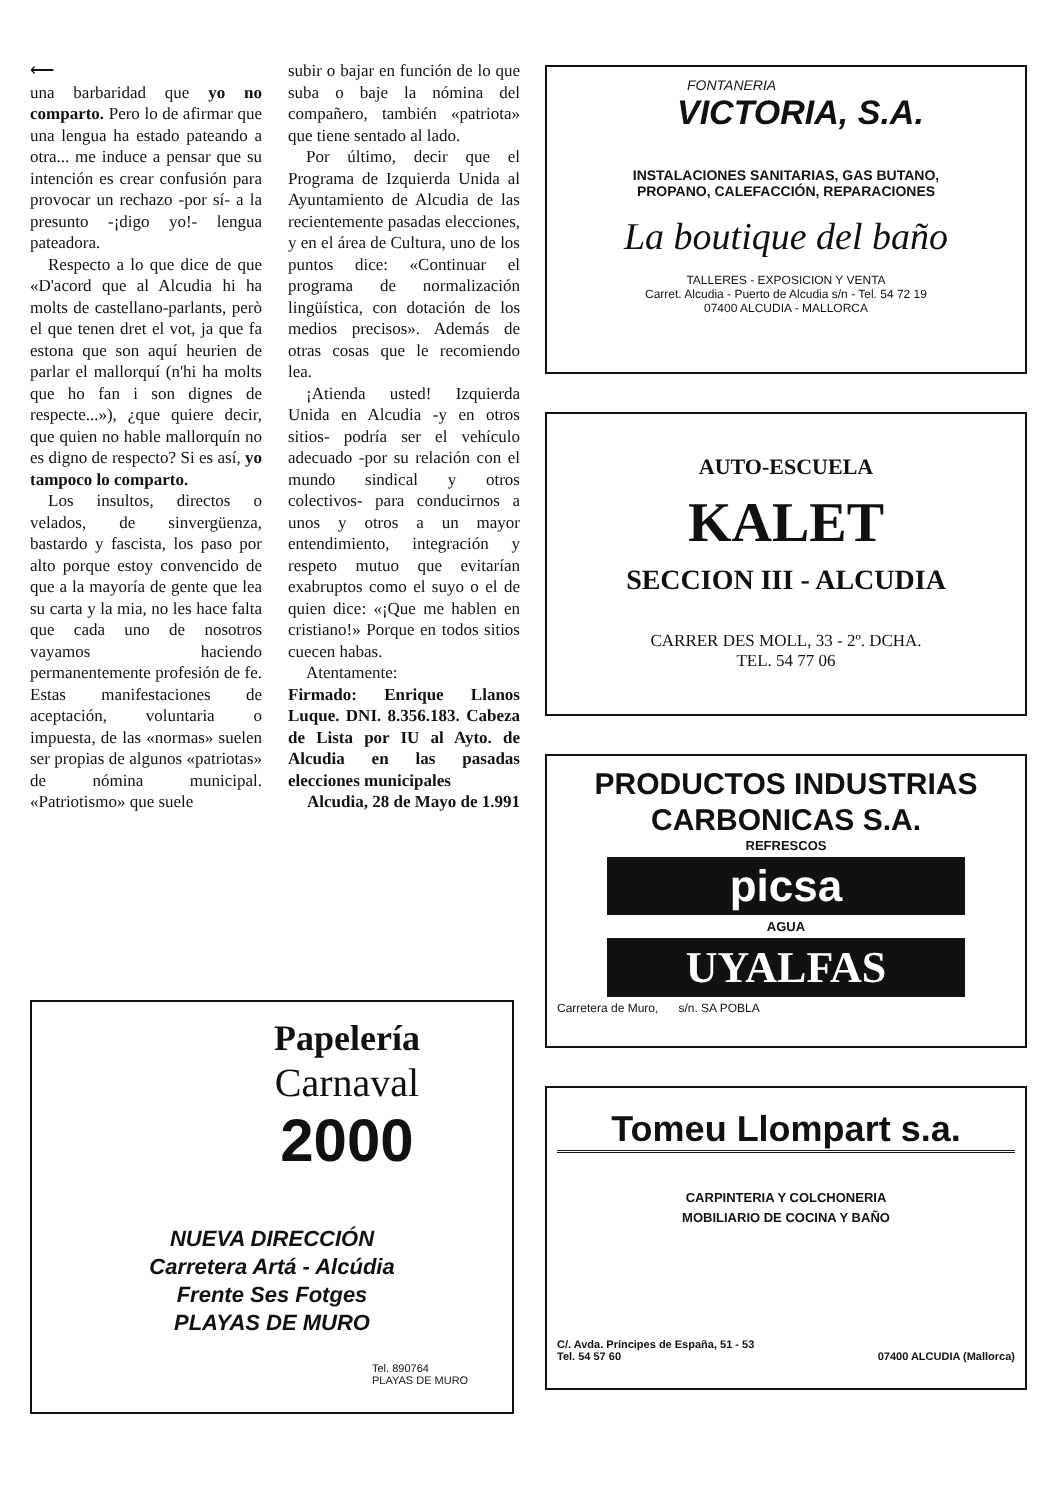⟵
una barbaridad que yo no comparto. Pero lo de afirmar que una lengua ha estado pateando a otra... me induce a pensar que su intención es crear confusión para provocar un rechazo -por sí- a la presunto -¡digo yo!- lengua pateadora.
Respecto a lo que dice de que «D'acord que al Alcudia hi ha molts de castellano-parlants, però el que tenen dret el vot, ja que fa estona que son aquí heurien de parlar el mallorquí (n'hi ha molts que ho fan i son dignes de respecte...»), ¿que quiere decir, que quien no hable mallorquín no es digno de respecto? Si es así, yo tampoco lo comparto.
Los insultos, directos o velados, de sinvergüenza, bastardo y fascista, los paso por alto porque estoy convencido de que a la mayoría de gente que lea su carta y la mia, no les hace falta que cada uno de nosotros vayamos haciendo permanentemente profesión de fe. Estas manifestaciones de aceptación, voluntaria o impuesta, de las «normas» suelen ser propias de algunos «patriotas» de nómina municipal. «Patriotismo» que suele
subir o bajar en función de lo que suba o baje la nómina del compañero, también «patriota» que tiene sentado al lado.
Por último, decir que el Programa de Izquierda Unida al Ayuntamiento de Alcudia de las recientemente pasadas elecciones, y en el área de Cultura, uno de los puntos dice: «Continuar el programa de normalización lingüística, con dotación de los medios precisos». Además de otras cosas que le recomiendo lea.
¡Atienda usted! Izquierda Unida en Alcudia -y en otros sitios- podría ser el vehículo adecuado -por su relación con el mundo sindical y otros colectivos- para conducirnos a unos y otros a un mayor entendimiento, integración y respeto mutuo que evitarían exabruptos como el suyo o el de quien dice: «¡Que me hablen en cristiano!» Porque en todos sitios cuecen habas.
Atentamente:
Firmado: Enrique Llanos Luque. DNI. 8.356.183. Cabeza de Lista por IU al Ayto. de Alcudia en las pasadas elecciones municipales
Alcudia, 28 de Mayo de 1.991
Papelería
Carnaval
2000
NUEVA DIRECCIÓN
Carretera Artá - Alcúdia
Frente Ses Fotges
PLAYAS DE MURO
Tel. 890764
PLAYAS DE MURO
FONTANERIA
VICTORIA, S.A.
INSTALACIONES SANITARIAS, GAS BUTANO,
PROPANO, CALEFACCIÓN, REPARACIONES
La boutique del baño
TALLERES - EXPOSICION Y VENTA
Carret. Alcudia - Puerto de Alcudia s/n - Tel. 54 72 19
07400 ALCUDIA - MALLORCA
AUTO-ESCUELA
KALET
SECCION III - ALCUDIA
CARRER DES MOLL, 33 - 2º. DCHA.
TEL. 54 77 06
PRODUCTOS INDUSTRIAS
CARBONICAS S.A.
REFRESCOS
picsa
AGUA
UYALFAS
Carretera de Muro, s/n. SA POBLA
Tomeu Llompart s.a.
CARPINTERIA Y COLCHONERIA
MOBILIARIO DE COCINA Y BAÑO
C/. Avda. Príncipes de España, 51 - 53
Tel. 54 57 60 07400 ALCUDIA (Mallorca)